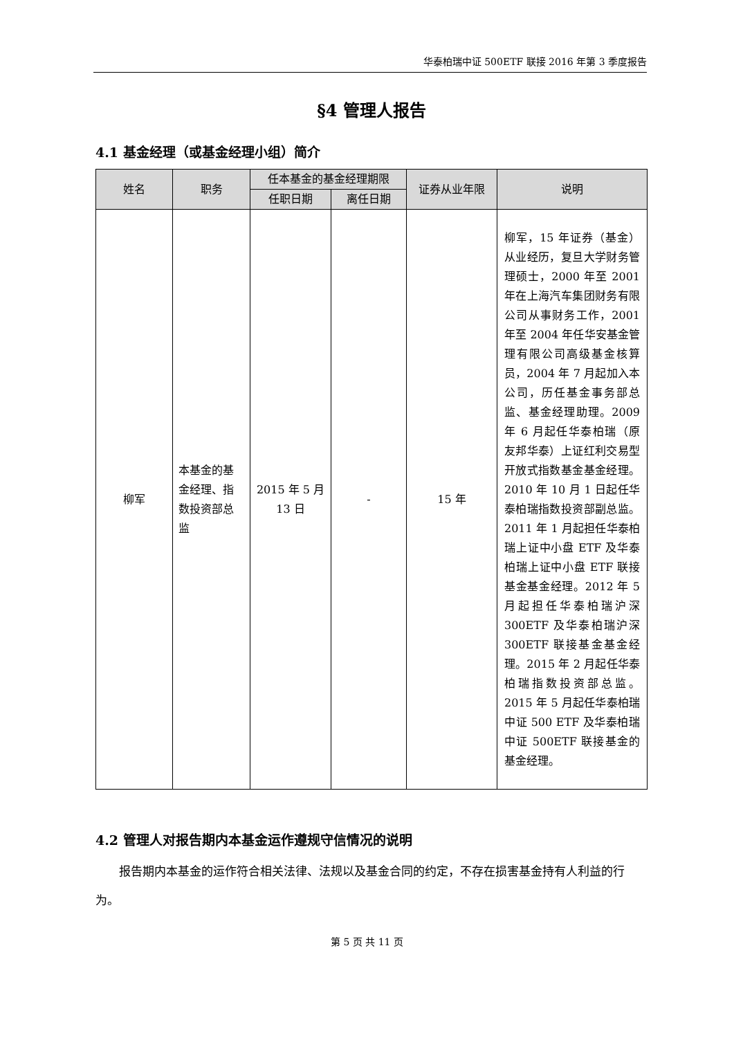华泰柏瑞中证 500ETF 联接 2016 年第 3 季度报告
§4 管理人报告
4.1 基金经理（或基金经理小组）简介
| 姓名 | 职务 | 任本基金的基金经理期限 | | 证券从业年限 | 说明 |
| --- | --- | --- | --- | --- | --- |
| | | 任职日期 | 离任日期 | | |
| 柳军 | 本基金的基金经理、指数投资部总监 | 2015 年 5 月 13 日 | - | 15 年 | 柳军，15 年证券（基金）从业经历，复旦大学财务管理硕士，2000 年至 2001 年在上海汽车集团财务有限公司从事财务工作，2001 年至 2004 年任华安基金管理有限公司高级基金核算员，2004 年 7 月起加入本公司，历任基金事务部总监、基金经理助理。2009 年 6 月起任华泰柏瑞（原友邦华泰）上证红利交易型开放式指数基金基金经理。2010 年 10 月 1 日起任华泰柏瑞指数投资部副总监。2011 年 1 月起担任华泰柏瑞上证中小盘 ETF 及华泰柏瑞上证中小盘 ETF 联接基金基金经理。2012 年 5 月起担任华泰柏瑞沪深 300ETF 及华泰柏瑞沪深 300ETF 联接基金基金经理。2015 年 2 月起任华泰柏瑞指数投资部总监。2015 年 5 月起任华泰柏瑞中证 500 ETF 及华泰柏瑞中证 500ETF 联接基金的基金经理。 |
4.2 管理人对报告期内本基金运作遵规守信情况的说明
报告期内本基金的运作符合相关法律、法规以及基金合同的约定，不存在损害基金持有人利益的行为。
第 5 页 共 11 页